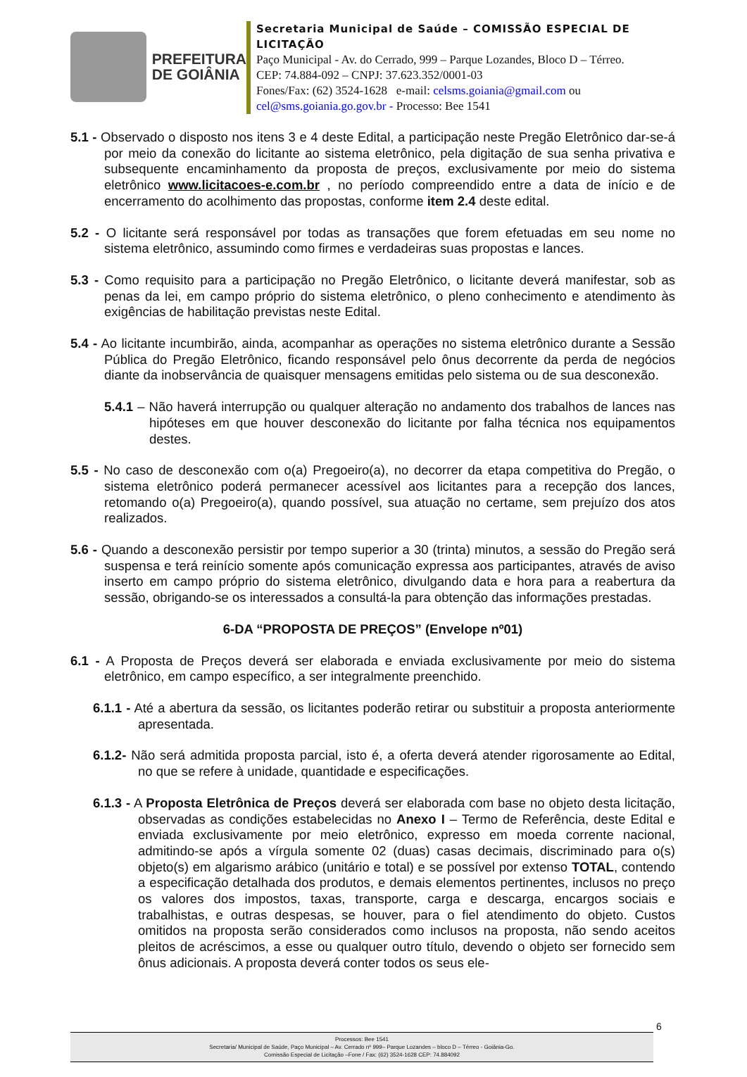PREFEITURA
DE GOIÂNIA
Secretaria Municipal de Saúde – COMISSÃO ESPECIAL DE LICITAÇÃO
Paço Municipal - Av. do Cerrado, 999 – Parque Lozandes, Bloco D – Térreo. CEP: 74.884-092 – CNPJ: 37.623.352/0001-03
Fones/Fax: (62) 3524-1628 e-mail: celsms.goiania@gmail.com ou cel@sms.goiania.go.gov.br - Processo: Bee 1541
5.1 - Observado o disposto nos itens 3 e 4 deste Edital, a participação neste Pregão Eletrônico dar-se-á por meio da conexão do licitante ao sistema eletrônico, pela digitação de sua senha privativa e subsequente encaminhamento da proposta de preços, exclusivamente por meio do sistema eletrônico www.licitacoes-e.com.br , no período compreendido entre a data de início e de encerramento do acolhimento das propostas, conforme item 2.4 deste edital.
5.2 - O licitante será responsável por todas as transações que forem efetuadas em seu nome no sistema eletrônico, assumindo como firmes e verdadeiras suas propostas e lances.
5.3 - Como requisito para a participação no Pregão Eletrônico, o licitante deverá manifestar, sob as penas da lei, em campo próprio do sistema eletrônico, o pleno conhecimento e atendimento às exigências de habilitação previstas neste Edital.
5.4 - Ao licitante incumbirão, ainda, acompanhar as operações no sistema eletrônico durante a Sessão Pública do Pregão Eletrônico, ficando responsável pelo ônus decorrente da perda de negócios diante da inobservância de quaisquer mensagens emitidas pelo sistema ou de sua desconexão.
5.4.1 – Não haverá interrupção ou qualquer alteração no andamento dos trabalhos de lances nas hipóteses em que houver desconexão do licitante por falha técnica nos equipamentos destes.
5.5 - No caso de desconexão com o(a) Pregoeiro(a), no decorrer da etapa competitiva do Pregão, o sistema eletrônico poderá permanecer acessível aos licitantes para a recepção dos lances, retomando o(a) Pregoeiro(a), quando possível, sua atuação no certame, sem prejuízo dos atos realizados.
5.6 - Quando a desconexão persistir por tempo superior a 30 (trinta) minutos, a sessão do Pregão será suspensa e terá reinício somente após comunicação expressa aos participantes, através de aviso inserto em campo próprio do sistema eletrônico, divulgando data e hora para a reabertura da sessão, obrigando-se os interessados a consultá-la para obtenção das informações prestadas.
6-DA “PROPOSTA DE PREÇOS” (Envelope nº01)
6.1 - A Proposta de Preços deverá ser elaborada e enviada exclusivamente por meio do sistema eletrônico, em campo específico, a ser integralmente preenchido.
6.1.1 - Até a abertura da sessão, os licitantes poderão retirar ou substituir a proposta anteriormente apresentada.
6.1.2- Não será admitida proposta parcial, isto é, a oferta deverá atender rigorosamente ao Edital, no que se refere à unidade, quantidade e especificações.
6.1.3 - A Proposta Eletrônica de Preços deverá ser elaborada com base no objeto desta licitação, observadas as condições estabelecidas no Anexo I – Termo de Referência, deste Edital e enviada exclusivamente por meio eletrônico, expresso em moeda corrente nacional, admitindo-se após a vírgula somente 02 (duas) casas decimais, discriminado para o(s) objeto(s) em algarismo arábico (unitário e total) e se possível por extenso TOTAL, contendo a especificação detalhada dos produtos, e demais elementos pertinentes, inclusos no preço os valores dos impostos, taxas, transporte, carga e descarga, encargos sociais e trabalhistas, e outras despesas, se houver, para o fiel atendimento do objeto. Custos omitidos na proposta serão considerados como inclusos na proposta, não sendo aceitos pleitos de acréscimos, a esse ou qualquer outro título, devendo o objeto ser fornecido sem ônus adicionais. A proposta deverá conter todos os seus ele-
6
Processos: Bee 1541
Secretaria/ Municipal de Saúde, Paço Municipal – Av. Cerrado nº 999– Parque Lozandes – bloco D – Térreo - Goiânia-Go.
Comissão Especial de Licitação –Fone / Fax: (62) 3524-1628 CEP: 74.884092